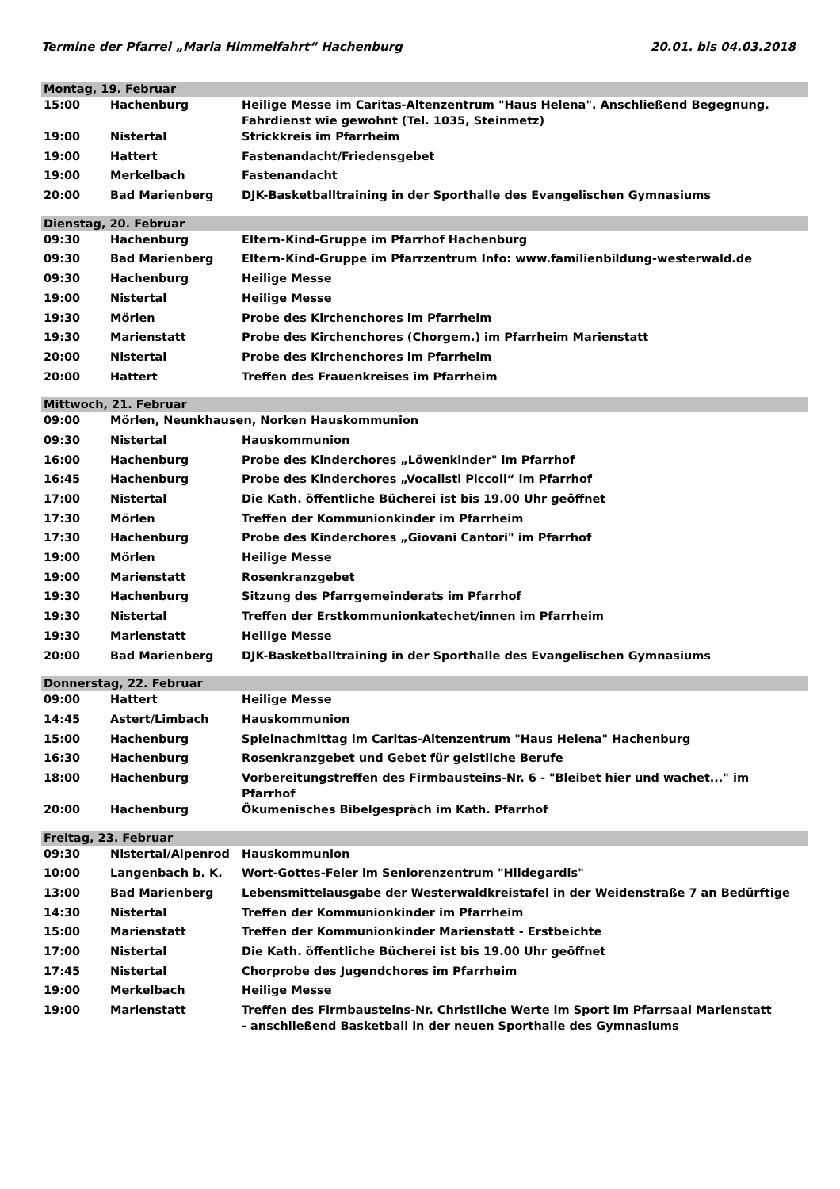Termine der Pfarrei „Maria Himmelfahrt“ Hachenburg 20.01. bis 04.03.2018
| Montag, 19. Februar | | |
| 15:00 | Hachenburg | Heilige Messe im Caritas-Altenzentrum "Haus Helena". Anschließend Begegnung. Fahrdienst wie gewohnt (Tel. 1035, Steinmetz) |
| 19:00 | Nistertal | Strickkreis im Pfarrheim |
| 19:00 | Hattert | Fastenandacht/Friedensgebet |
| 19:00 | Merkelbach | Fastenandacht |
| 20:00 | Bad Marienberg | DJK-Basketballtraining in der Sporthalle des Evangelischen Gymnasiums |
| Dienstag, 20. Februar | | |
| 09:30 | Hachenburg | Eltern-Kind-Gruppe im Pfarrhof Hachenburg |
| 09:30 | Bad Marienberg | Eltern-Kind-Gruppe im Pfarrzentrum Info: www.familienbildung-westerwald.de |
| 09:30 | Hachenburg | Heilige Messe |
| 19:00 | Nistertal | Heilige Messe |
| 19:30 | Mörlen | Probe des Kirchenchores im Pfarrheim |
| 19:30 | Marienstatt | Probe des Kirchenchores (Chorgem.) im Pfarrheim Marienstatt |
| 20:00 | Nistertal | Probe des Kirchenchores im Pfarrheim |
| 20:00 | Hattert | Treffen des Frauenkreises im Pfarrheim |
| Mittwoch, 21. Februar | | |
| 09:00 | Mörlen, Neunkhausen, Norken Hauskommunion | |
| 09:30 | Nistertal | Hauskommunion |
| 16:00 | Hachenburg | Probe des Kinderchores „Löwenkinder" im Pfarrhof |
| 16:45 | Hachenburg | Probe des Kinderchores „Vocalisti Piccoli“ im Pfarrhof |
| 17:00 | Nistertal | Die Kath. öffentliche Bücherei ist bis 19.00 Uhr geöffnet |
| 17:30 | Mörlen | Treffen der Kommunionkinder im Pfarrheim |
| 17:30 | Hachenburg | Probe des Kinderchores „Giovani Cantori" im Pfarrhof |
| 19:00 | Mörlen | Heilige Messe |
| 19:00 | Marienstatt | Rosenkranzgebet |
| 19:30 | Hachenburg | Sitzung des Pfarrgemeinderats im Pfarrhof |
| 19:30 | Nistertal | Treffen der Erstkommunionkatechet/innen im Pfarrheim |
| 19:30 | Marienstatt | Heilige Messe |
| 20:00 | Bad Marienberg | DJK-Basketballtraining in der Sporthalle des Evangelischen Gymnasiums |
| Donnerstag, 22. Februar | | |
| 09:00 | Hattert | Heilige Messe |
| 14:45 | Astert/Limbach | Hauskommunion |
| 15:00 | Hachenburg | Spielnachmittag im Caritas-Altenzentrum "Haus Helena" Hachenburg |
| 16:30 | Hachenburg | Rosenkranzgebet und Gebet für geistliche Berufe |
| 18:00 | Hachenburg | Vorbereitungstreffen des Firmbausteins-Nr. 6 - "Bleibet hier und wachet..." im Pfarrhof |
| 20:00 | Hachenburg | Ökumenisches Bibelgespräch im Kath. Pfarrhof |
| Freitag, 23. Februar | | |
| 09:30 | Nistertal/Alpenrod | Hauskommunion |
| 10:00 | Langenbach b. K. | Wort-Gottes-Feier im Seniorenzentrum "Hildegardis" |
| 13:00 | Bad Marienberg | Lebensmittelausgabe der Westerwaldkreistafel in der Weidenstraße 7 an Bedürftige |
| 14:30 | Nistertal | Treffen der Kommunionkinder im Pfarrheim |
| 15:00 | Marienstatt | Treffen der Kommunionkinder Marienstatt - Erstbeichte |
| 17:00 | Nistertal | Die Kath. öffentliche Bücherei ist bis 19.00 Uhr geöffnet |
| 17:45 | Nistertal | Chorprobe des Jugendchores im Pfarrheim |
| 19:00 | Merkelbach | Heilige Messe |
| 19:00 | Marienstatt | Treffen des Firmbausteins-Nr. Christliche Werte im Sport im Pfarrsaal Marienstatt - anschließend Basketball in der neuen Sporthalle des Gymnasiums |